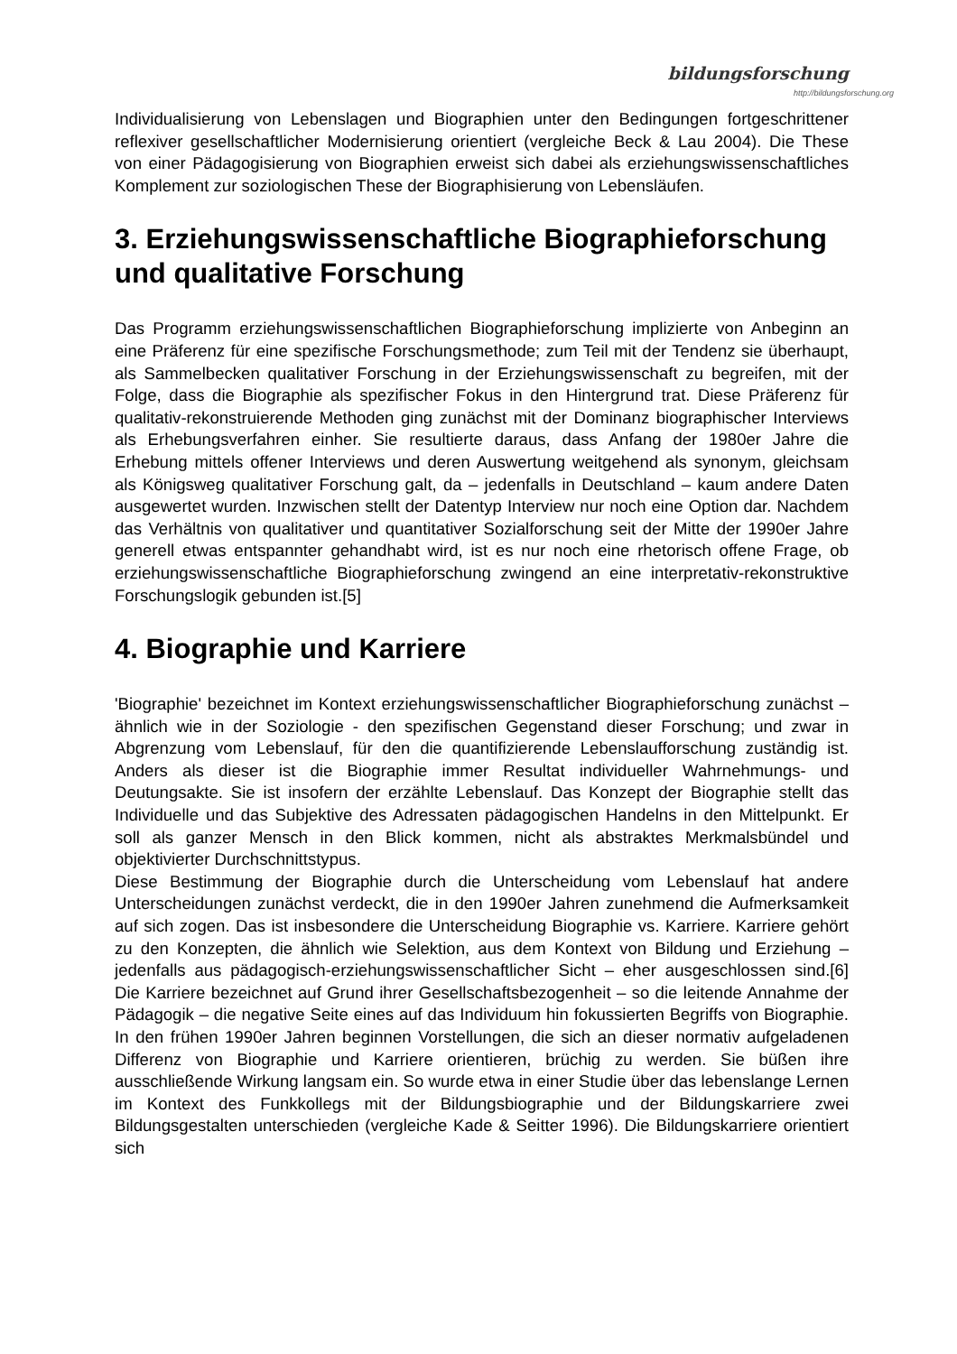bildungsforschung
http://bildungsforschung.org
Individualisierung von Lebenslagen und Biographien unter den Bedingungen fortgeschrittener reflexiver gesellschaftlicher Modernisierung orientiert (vergleiche Beck & Lau 2004). Die These von einer Pädagogisierung von Biographien erweist sich dabei als erziehungswissenschaftliches Komplement zur soziologischen These der Biographisierung von Lebensläufen.
3. Erziehungswissenschaftliche Biographieforschung und qualitative Forschung
Das Programm erziehungswissenschaftlichen Biographieforschung implizierte von Anbeginn an eine Präferenz für eine spezifische Forschungsmethode; zum Teil mit der Tendenz sie überhaupt, als Sammelbecken qualitativer Forschung in der Erziehungswissenschaft zu begreifen, mit der Folge, dass die Biographie als spezifischer Fokus in den Hintergrund trat. Diese Präferenz für qualitativ-rekonstruierende Methoden ging zunächst mit der Dominanz biographischer Interviews als Erhebungsverfahren einher. Sie resultierte daraus, dass Anfang der 1980er Jahre die Erhebung mittels offener Interviews und deren Auswertung weitgehend als synonym, gleichsam als Königsweg qualitativer Forschung galt, da – jedenfalls in Deutschland – kaum andere Daten ausgewertet wurden. Inzwischen stellt der Datentyp Interview nur noch eine Option dar. Nachdem das Verhältnis von qualitativer und quantitativer Sozialforschung seit der Mitte der 1990er Jahre generell etwas entspannter gehandhabt wird, ist es nur noch eine rhetorisch offene Frage, ob erziehungswissenschaftliche Biographieforschung zwingend an eine interpretativ-rekonstruktive Forschungslogik gebunden ist.[5]
4. Biographie und Karriere
'Biographie' bezeichnet im Kontext erziehungswissenschaftlicher Biographieforschung zunächst – ähnlich wie in der Soziologie - den spezifischen Gegenstand dieser Forschung; und zwar in Abgrenzung vom Lebenslauf, für den die quantifizierende Lebenslaufforschung zuständig ist. Anders als dieser ist die Biographie immer Resultat individueller Wahrnehmungs- und Deutungsakte. Sie ist insofern der erzählte Lebenslauf. Das Konzept der Biographie stellt das Individuelle und das Subjektive des Adressaten pädagogischen Handelns in den Mittelpunkt. Er soll als ganzer Mensch in den Blick kommen, nicht als abstraktes Merkmalsbündel und objektivierter Durchschnittstypus.
Diese Bestimmung der Biographie durch die Unterscheidung vom Lebenslauf hat andere Unterscheidungen zunächst verdeckt, die in den 1990er Jahren zunehmend die Aufmerksamkeit auf sich zogen. Das ist insbesondere die Unterscheidung Biographie vs. Karriere. Karriere gehört zu den Konzepten, die ähnlich wie Selektion, aus dem Kontext von Bildung und Erziehung – jedenfalls aus pädagogisch-erziehungswissenschaftlicher Sicht – eher ausgeschlossen sind.[6] Die Karriere bezeichnet auf Grund ihrer Gesellschaftsbezogenheit – so die leitende Annahme der Pädagogik – die negative Seite eines auf das Individuum hin fokussierten Begriffs von Biographie. In den frühen 1990er Jahren beginnen Vorstellungen, die sich an dieser normativ aufgeladenen Differenz von Biographie und Karriere orientieren, brüchig zu werden. Sie büßen ihre ausschließende Wirkung langsam ein. So wurde etwa in einer Studie über das lebenslange Lernen im Kontext des Funkkollegs mit der Bildungsbiographie und der Bildungskarriere zwei Bildungsgestalten unterschieden (vergleiche Kade & Seitter 1996). Die Bildungskarriere orientiert sich